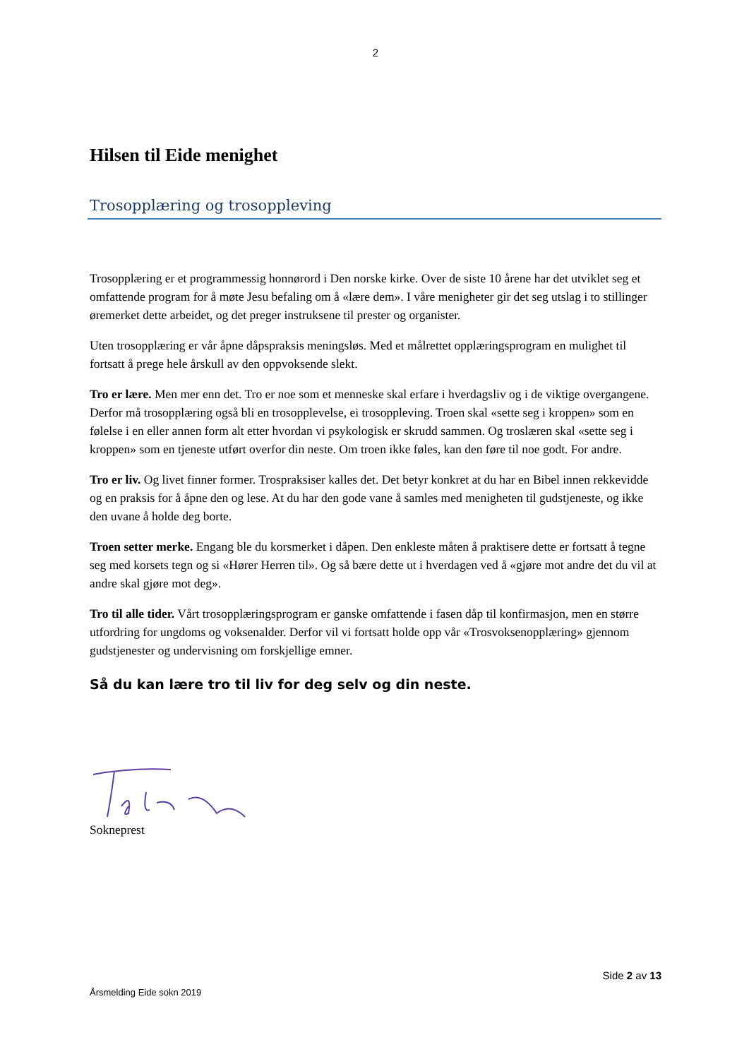2
Hilsen til Eide menighet
Trosopplæring og trosoppleving
Trosopplæring er et programmessig honnørord i Den norske kirke. Over de siste 10 årene har det utviklet seg et omfattende program for å møte Jesu befaling om å «lære dem». I våre menigheter gir det seg utslag i to stillinger øremerket dette arbeidet, og det preger instruksene til prester og organister.
Uten trosopplæring er vår åpne dåpspraksis meningsløs. Med et målrettet opplæringsprogram en mulighet til fortsatt å prege hele årskull av den oppvoksende slekt.
Tro er lære. Men mer enn det. Tro er noe som et menneske skal erfare i hverdagsliv og i de viktige overgangene. Derfor må trosopplæring også bli en trosopplevelse, ei trosoppleving. Troen skal «sette seg i kroppen» som en følelse i en eller annen form alt etter hvordan vi psykologisk er skrudd sammen. Og troslæren skal «sette seg i kroppen» som en tjeneste utført overfor din neste. Om troen ikke føles, kan den føre til noe godt. For andre.
Tro er liv. Og livet finner former. Trospraksiser kalles det. Det betyr konkret at du har en Bibel innen rekkevidde og en praksis for å åpne den og lese. At du har den gode vane å samles med menigheten til gudstjeneste, og ikke den uvane å holde deg borte.
Troen setter merke. Engang ble du korsmerket i dåpen. Den enkleste måten å praktisere dette er fortsatt å tegne seg med korsets tegn og si «Hører Herren til». Og så bære dette ut i hverdagen ved å «gjøre mot andre det du vil at andre skal gjøre mot deg».
Tro til alle tider. Vårt trosopplæringsprogram er ganske omfattende i fasen dåp til konfirmasjon, men en større utfordring for ungdoms og voksenalder. Derfor vil vi fortsatt holde opp vår «Trosvoksenopplæring» gjennom gudstjenester og undervisning om forskjellige emner.
Så du kan lære tro til liv for deg selv og din neste.
Sokneprest
Side 2 av 13
Årsmelding Eide sokn 2019